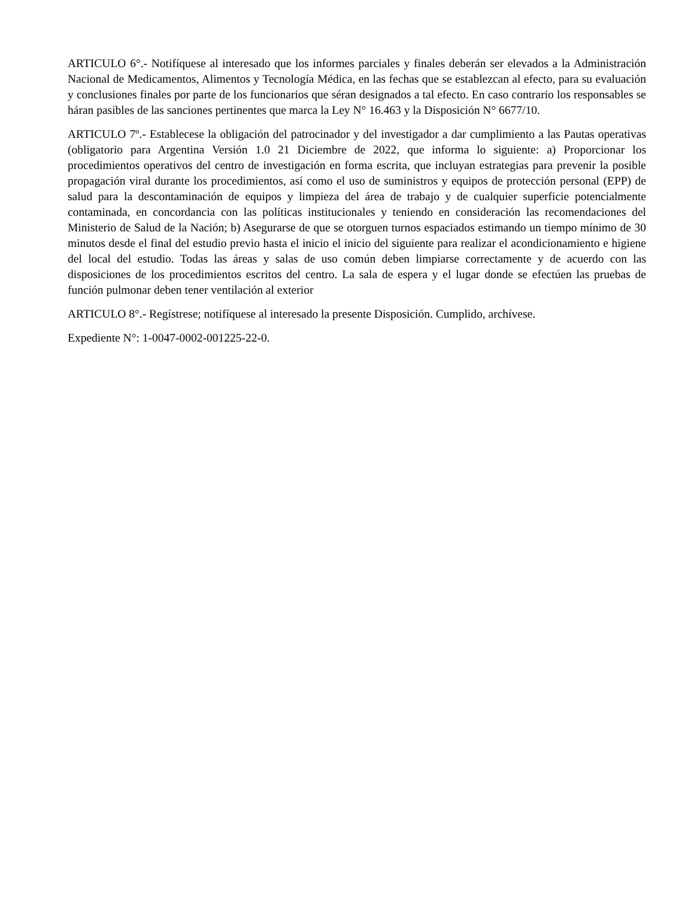ARTICULO 6°.- Notifíquese al interesado que los informes parciales y finales deberán ser elevados a la Administración Nacional de Medicamentos, Alimentos y Tecnología Médica, en las fechas que se establezcan al efecto, para su evaluación y conclusiones finales por parte de los funcionarios que séran designados a tal efecto. En caso contrario los responsables se háran pasibles de las sanciones pertinentes que marca la Ley N° 16.463 y la Disposición N° 6677/10.
ARTICULO 7º.- Establecese la obligación del patrocinador y del investigador a dar cumplimiento a las Pautas operativas (obligatorio para Argentina Versión 1.0 21 Diciembre de 2022, que informa lo siguiente: a) Proporcionar los procedimientos operativos del centro de investigación en forma escrita, que incluyan estrategias para prevenir la posible propagación viral durante los procedimientos, así como el uso de suministros y equipos de protección personal (EPP) de salud para la descontaminación de equipos y limpieza del área de trabajo y de cualquier superficie potencialmente contaminada, en concordancia con las políticas institucionales y teniendo en consideración las recomendaciones del Ministerio de Salud de la Nación; b) Asegurarse de que se otorguen turnos espaciados estimando un tiempo mínimo de 30 minutos desde el final del estudio previo hasta el inicio el inicio del siguiente para realizar el acondicionamiento e higiene del local del estudio. Todas las áreas y salas de uso común deben limpiarse correctamente y de acuerdo con las disposiciones de los procedimientos escritos del centro. La sala de espera y el lugar donde se efectúen las pruebas de función pulmonar deben tener ventilación al exterior
ARTICULO 8°.- Regístrese; notifíquese al interesado la presente Disposición. Cumplido, archívese.
Expediente N°: 1-0047-0002-001225-22-0.